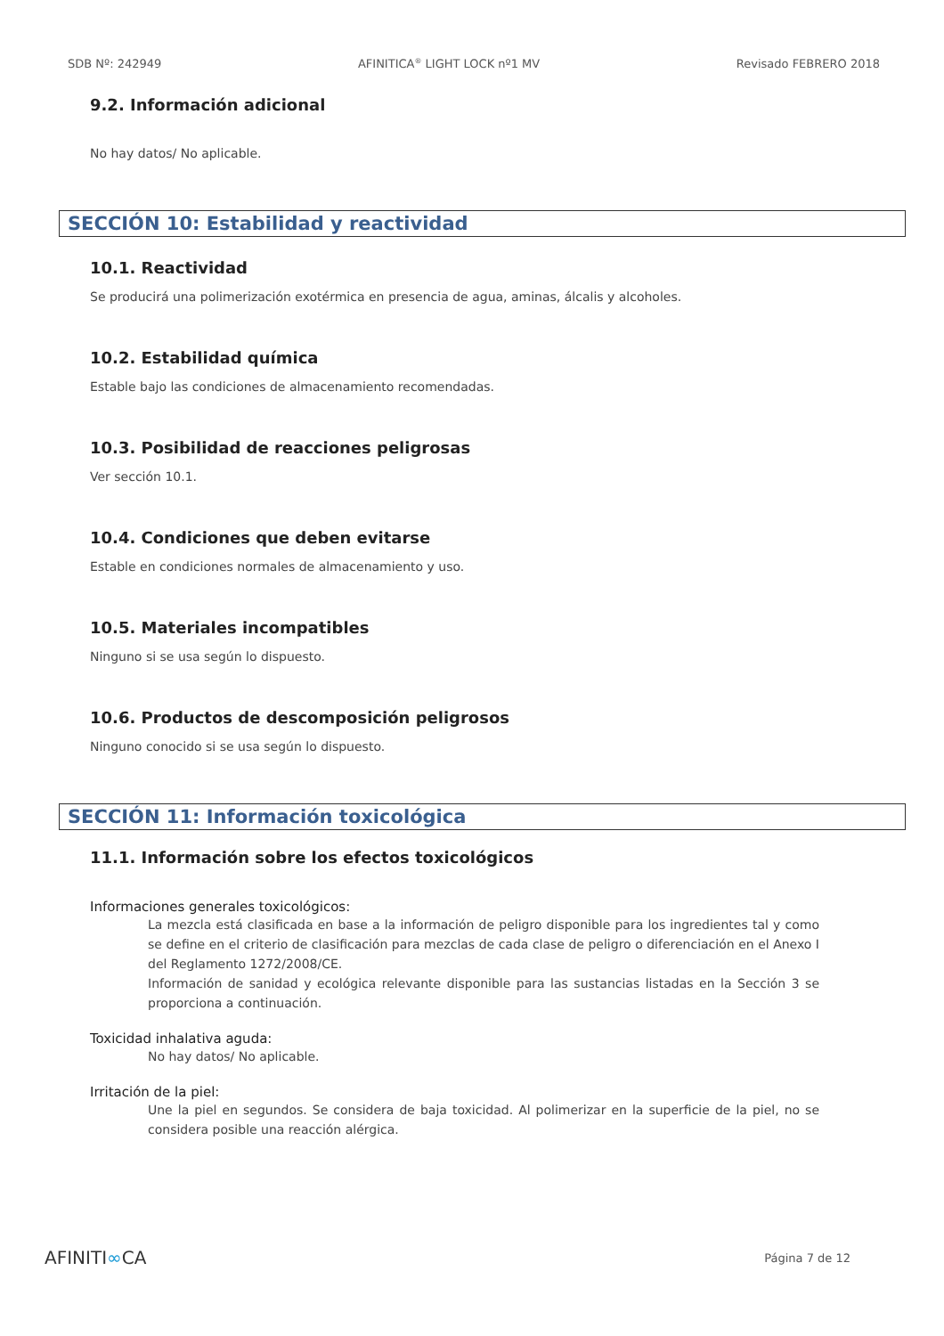SDB Nº: 242949 AFINITICA<sup>®</sup> LIGHT LOCK nº1 MV Revisado FEBRERO 2018
9.2. Información adicional
No hay datos/ No aplicable.
SECCIÓN 10: Estabilidad y reactividad
10.1. Reactividad
Se producirá una polimerización exotérmica en presencia de agua, aminas, álcalis y alcoholes.
10.2. Estabilidad química
Estable bajo las condiciones de almacenamiento recomendadas.
10.3. Posibilidad de reacciones peligrosas
Ver sección 10.1.
10.4. Condiciones que deben evitarse
Estable en condiciones normales de almacenamiento y uso.
10.5. Materiales incompatibles
Ninguno si se usa según lo dispuesto.
10.6. Productos de descomposición peligrosos
Ninguno conocido si se usa según lo dispuesto.
SECCIÓN 11: Información toxicológica
11.1. Información sobre los efectos toxicológicos
Informaciones generales toxicológicos:
La mezcla está clasificada en base a la información de peligro disponible para los ingredientes tal y como se define en el criterio de clasificación para mezclas de cada clase de peligro o diferenciación en el Anexo I del Reglamento 1272/2008/CE.
Información de sanidad y ecológica relevante disponible para las sustancias listadas en la Sección 3 se proporciona a continuación.
Toxicidad inhalativa aguda:
No hay datos/ No aplicable.
Irritación de la piel:
Une la piel en segundos. Se considera de baja toxicidad. Al polimerizar en la superficie de la piel, no se considera posible una reacción alérgica.
AFINITI∞CA Página 7 de 12